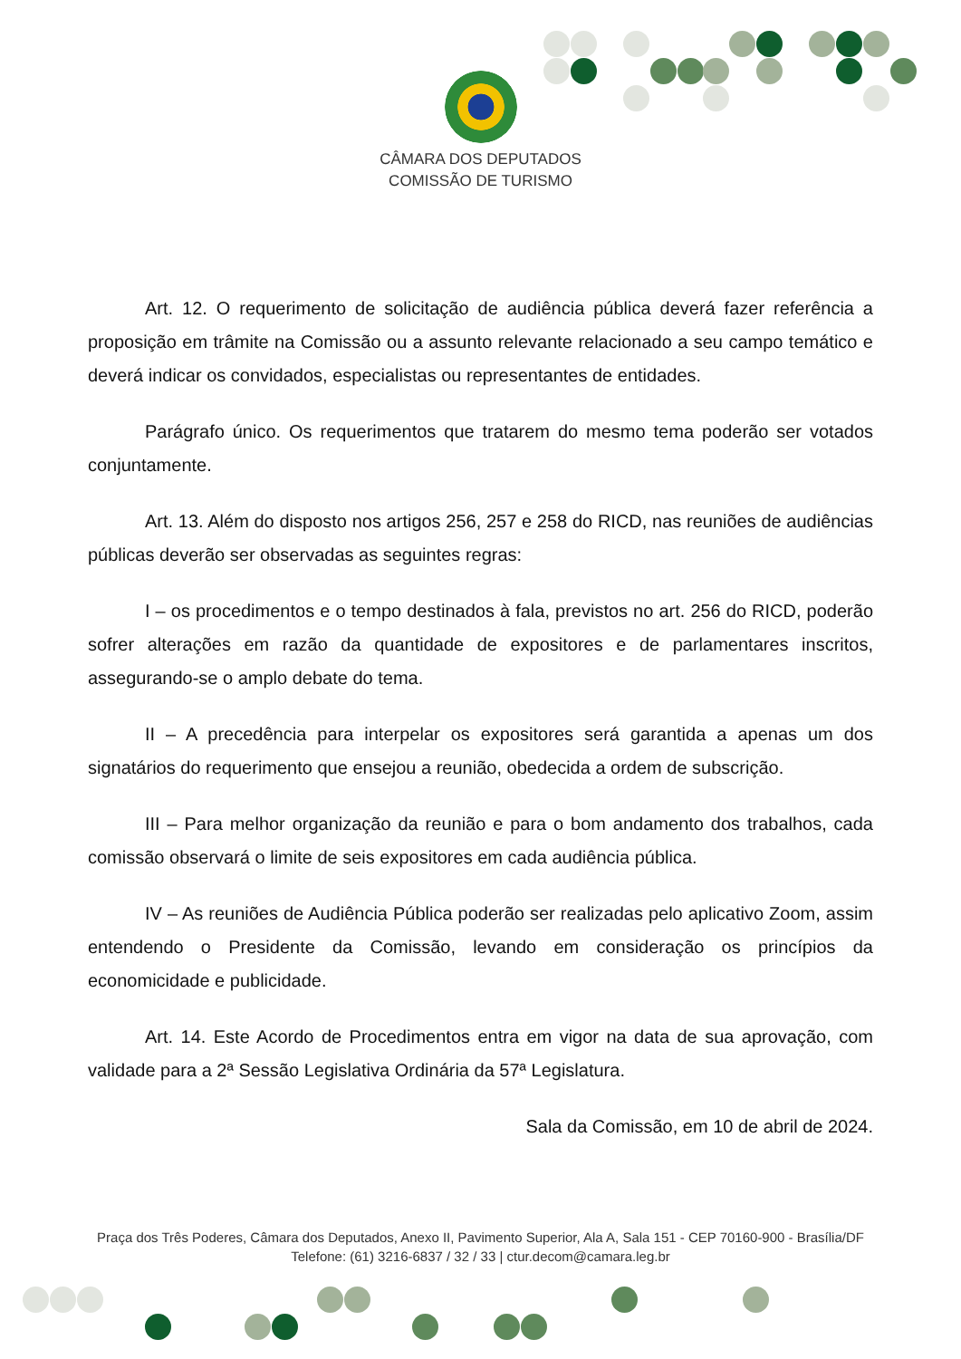CÂMARA DOS DEPUTADOS
COMISSÃO DE TURISMO
Art. 12. O requerimento de solicitação de audiência pública deverá fazer referência a proposição em trâmite na Comissão ou a assunto relevante relacionado a seu campo temático e deverá indicar os convidados, especialistas ou representantes de entidades.
Parágrafo único. Os requerimentos que tratarem do mesmo tema poderão ser votados conjuntamente.
Art. 13. Além do disposto nos artigos 256, 257 e 258 do RICD, nas reuniões de audiências públicas deverão ser observadas as seguintes regras:
I – os procedimentos e o tempo destinados à fala, previstos no art. 256 do RICD, poderão sofrer alterações em razão da quantidade de expositores e de parlamentares inscritos, assegurando-se o amplo debate do tema.
II – A precedência para interpelar os expositores será garantida a apenas um dos signatários do requerimento que ensejou a reunião, obedecida a ordem de subscrição.
III – Para melhor organização da reunião e para o bom andamento dos trabalhos, cada comissão observará o limite de seis expositores em cada audiência pública.
IV – As reuniões de Audiência Pública poderão ser realizadas pelo aplicativo Zoom, assim entendendo o Presidente da Comissão, levando em consideração os princípios da economicidade e publicidade.
Art. 14. Este Acordo de Procedimentos entra em vigor na data de sua aprovação, com validade para a 2ª Sessão Legislativa Ordinária da 57ª Legislatura.
Sala da Comissão, em 10 de abril de 2024.
Praça dos Três Poderes, Câmara dos Deputados, Anexo II, Pavimento Superior, Ala A, Sala 151 - CEP 70160-900 - Brasília/DF
Telefone: (61) 3216-6837 / 32 / 33 | ctur.decom@camara.leg.br